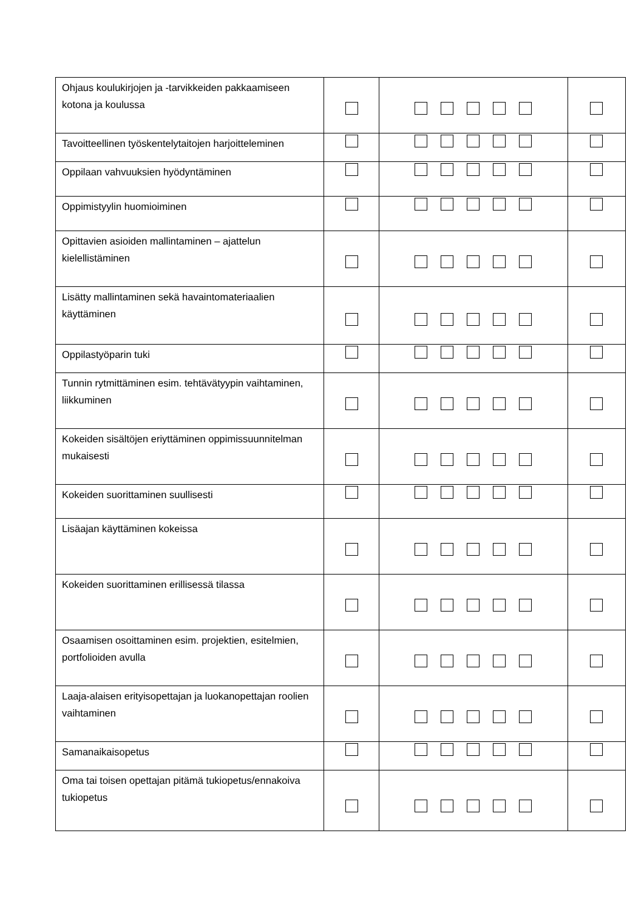| Ohjaus koulukirjojen ja -tarvikkeiden pakkaamiseen kotona ja koulussa | | | |
| Tavoitteellinen työskentelytaitojen harjoitteleminen | | | |
| Oppilaan vahvuuksien hyödyntäminen | | | |
| Oppimistyylin huomioiminen | | | |
| Opittavien asioiden mallintaminen – ajattelun kielellistäminen | | | |
| Lisätty mallintaminen sekä havaintomateriaalien käyttäminen | | | |
| Oppilastyöparin tuki | | | |
| Tunnin rytmittäminen esim. tehtävätyypin vaihtaminen, liikkuminen | | | |
| Kokeiden sisältöjen eriyttäminen oppimissuunnitelman mukaisesti | | | |
| Kokeiden suorittaminen suullisesti | | | |
| Lisäajan käyttäminen kokeissa | | | |
| Kokeiden suorittaminen erillisessä tilassa | | | |
| Osaamisen osoittaminen esim. projektien, esitelmien, portfolioiden avulla | | | |
| Laaja-alaisen erityisopettajan ja luokanopettajan roolien vaihtaminen | | | |
| Samanaikaisopetus | | | |
| Oma tai toisen opettajan pitämä tukiopetus/ennakoiva tukiopetus | | | |